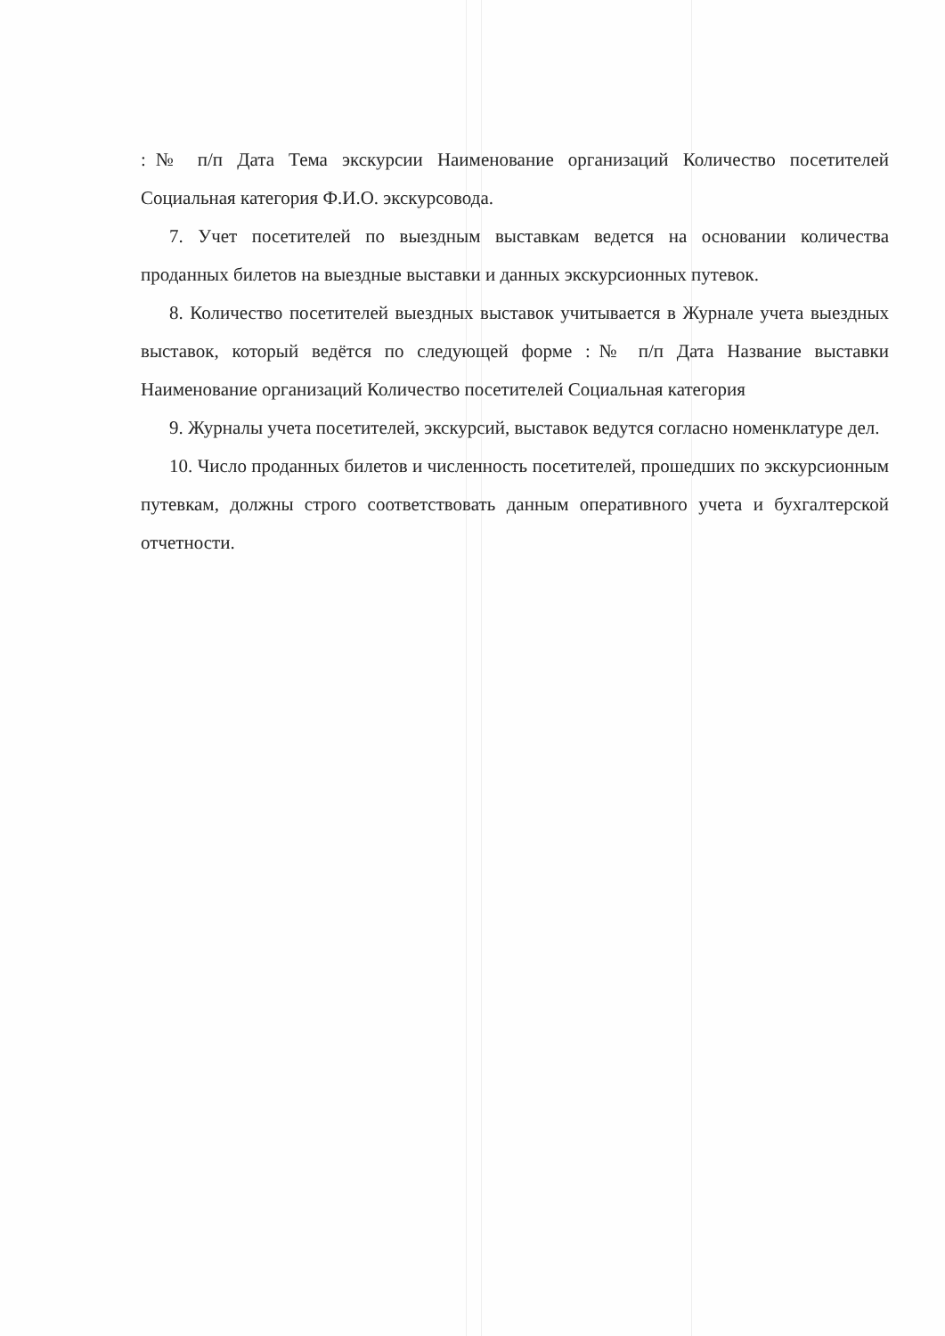:№ п/п Дата Тема экскурсии Наименование организаций Количество посетителей Социальная категория Ф.И.О. экскурсовода.
7. Учет посетителей по выездным выставкам ведется на основании количества проданных билетов на выездные выставки и данных экскурсионных путевок.
8. Количество посетителей выездных выставок учитывается в Журнале учета выездных выставок, который ведётся по следующей форме :№ п/п Дата Название выставки Наименование организаций Количество посетителей Социальная категория
9. Журналы учета посетителей, экскурсий, выставок ведутся согласно номенклатуре дел.
10. Число проданных билетов и численность посетителей, прошедших по экскурсионным путевкам, должны строго соответствовать данным оперативного учета и бухгалтерской отчетности.